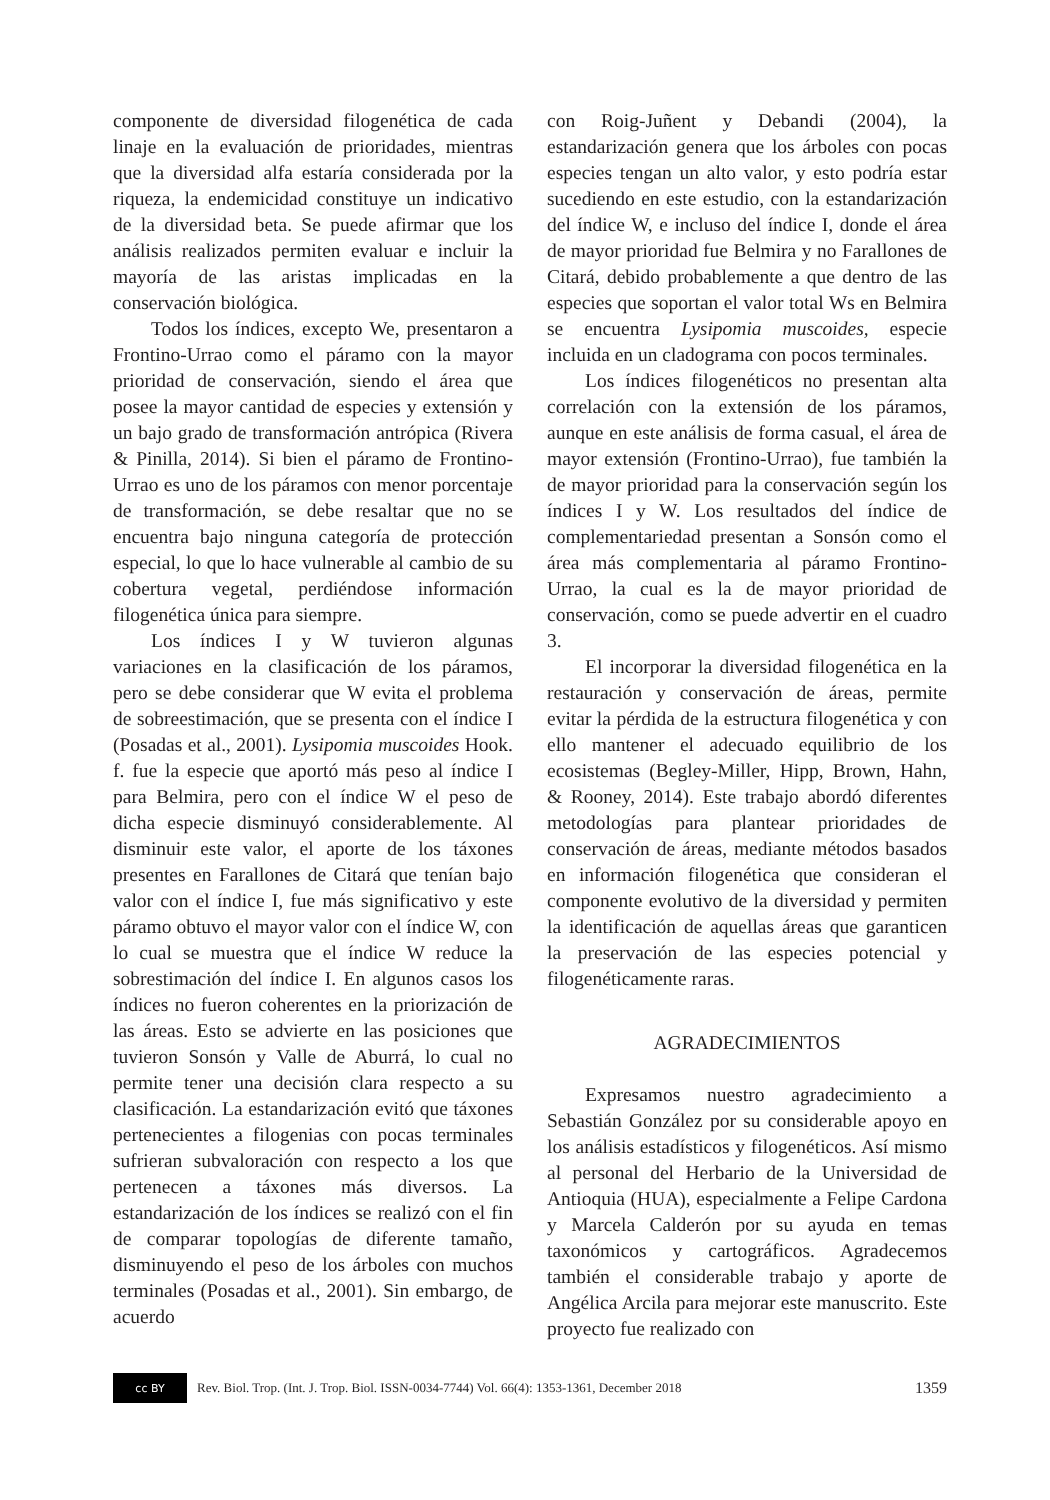componente de diversidad filogenética de cada linaje en la evaluación de prioridades, mientras que la diversidad alfa estaría considerada por la riqueza, la endemicidad constituye un indicativo de la diversidad beta. Se puede afirmar que los análisis realizados permiten evaluar e incluir la mayoría de las aristas implicadas en la conservación biológica.
Todos los índices, excepto We, presentaron a Frontino-Urrao como el páramo con la mayor prioridad de conservación, siendo el área que posee la mayor cantidad de especies y extensión y un bajo grado de transformación antrópica (Rivera & Pinilla, 2014). Si bien el páramo de Frontino-Urrao es uno de los páramos con menor porcentaje de transformación, se debe resaltar que no se encuentra bajo ninguna categoría de protección especial, lo que lo hace vulnerable al cambio de su cobertura vegetal, perdiéndose información filogenética única para siempre.
Los índices I y W tuvieron algunas variaciones en la clasificación de los páramos, pero se debe considerar que W evita el problema de sobreestimación, que se presenta con el índice I (Posadas et al., 2001). Lysipomia muscoides Hook. f. fue la especie que aportó más peso al índice I para Belmira, pero con el índice W el peso de dicha especie disminuyó considerablemente. Al disminuir este valor, el aporte de los táxones presentes en Farallones de Citará que tenían bajo valor con el índice I, fue más significativo y este páramo obtuvo el mayor valor con el índice W, con lo cual se muestra que el índice W reduce la sobrestimación del índice I. En algunos casos los índices no fueron coherentes en la priorización de las áreas. Esto se advierte en las posiciones que tuvieron Sonsón y Valle de Aburrá, lo cual no permite tener una decisión clara respecto a su clasificación. La estandarización evitó que táxones pertenecientes a filogenias con pocas terminales sufrieran subvaloración con respecto a los que pertenecen a táxones más diversos. La estandarización de los índices se realizó con el fin de comparar topologías de diferente tamaño, disminuyendo el peso de los árboles con muchos terminales (Posadas et al., 2001). Sin embargo, de acuerdo
con Roig-Juñent y Debandi (2004), la estandarización genera que los árboles con pocas especies tengan un alto valor, y esto podría estar sucediendo en este estudio, con la estandarización del índice W, e incluso del índice I, donde el área de mayor prioridad fue Belmira y no Farallones de Citará, debido probablemente a que dentro de las especies que soportan el valor total Ws en Belmira se encuentra Lysipomia muscoides, especie incluida en un cladograma con pocos terminales.
Los índices filogenéticos no presentan alta correlación con la extensión de los páramos, aunque en este análisis de forma casual, el área de mayor extensión (Frontino-Urrao), fue también la de mayor prioridad para la conservación según los índices I y W. Los resultados del índice de complementariedad presentan a Sonsón como el área más complementaria al páramo Frontino-Urrao, la cual es la de mayor prioridad de conservación, como se puede advertir en el cuadro 3.
El incorporar la diversidad filogenética en la restauración y conservación de áreas, permite evitar la pérdida de la estructura filogenética y con ello mantener el adecuado equilibrio de los ecosistemas (Begley-Miller, Hipp, Brown, Hahn, & Rooney, 2014). Este trabajo abordó diferentes metodologías para plantear prioridades de conservación de áreas, mediante métodos basados en información filogenética que consideran el componente evolutivo de la diversidad y permiten la identificación de aquellas áreas que garanticen la preservación de las especies potencial y filogenéticamente raras.
AGRADECIMIENTOS
Expresamos nuestro agradecimiento a Sebastián González por su considerable apoyo en los análisis estadísticos y filogenéticos. Así mismo al personal del Herbario de la Universidad de Antioquia (HUA), especialmente a Felipe Cardona y Marcela Calderón por su ayuda en temas taxonómicos y cartográficos. Agradecemos también el considerable trabajo y aporte de Angélica Arcila para mejorar este manuscrito. Este proyecto fue realizado con
cc BY
Rev. Biol. Trop. (Int. J. Trop. Biol. ISSN-0034-7744) Vol. 66(4): 1353-1361, December 2018 1359